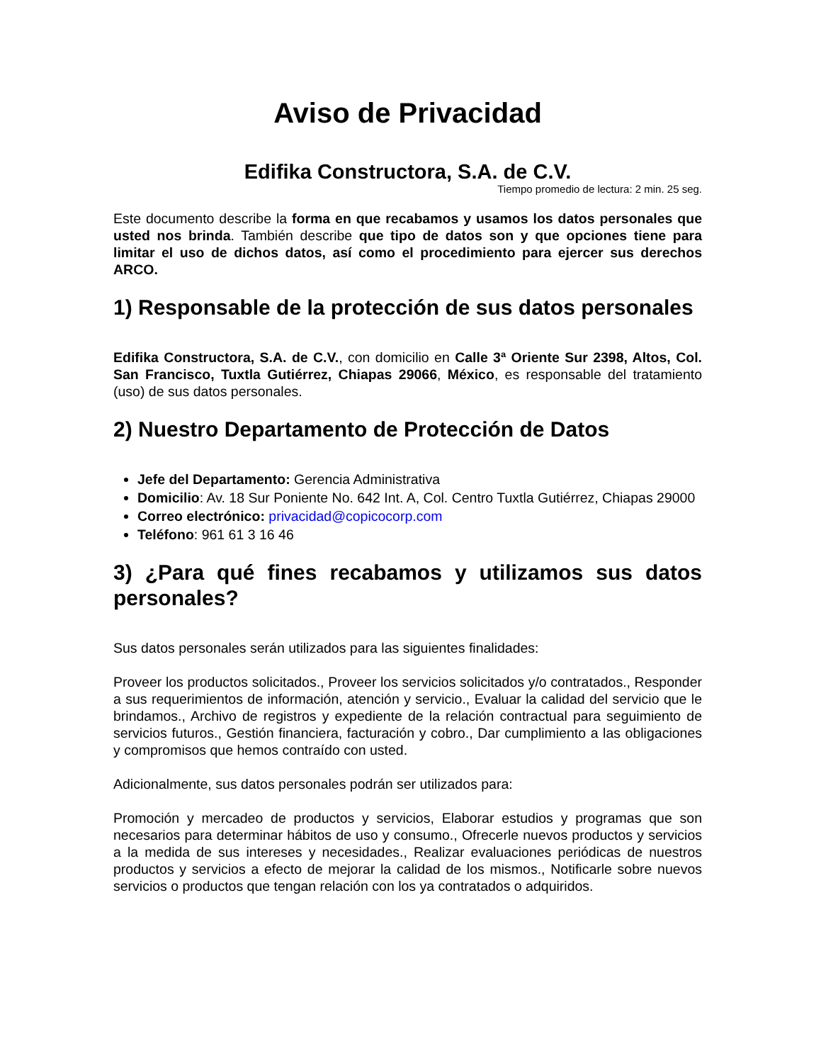Aviso de Privacidad
Edifika Constructora, S.A. de C.V.
Tiempo promedio de lectura: 2 min. 25 seg.
Este documento describe la forma en que recabamos y usamos los datos personales que usted nos brinda. También describe que tipo de datos son y que opciones tiene para limitar el uso de dichos datos, así como el procedimiento para ejercer sus derechos ARCO.
1) Responsable de la protección de sus datos personales
Edifika Constructora, S.A. de C.V., con domicilio en Calle 3ª Oriente Sur 2398, Altos, Col. San Francisco, Tuxtla Gutiérrez, Chiapas 29066, México, es responsable del tratamiento (uso) de sus datos personales.
2) Nuestro Departamento de Protección de Datos
Jefe del Departamento: Gerencia Administrativa
Domicilio: Av. 18 Sur Poniente No. 642 Int. A, Col. Centro Tuxtla Gutiérrez, Chiapas 29000
Correo electrónico: privacidad@copicocorp.com
Teléfono: 961 61 3 16 46
3) ¿Para qué fines recabamos y utilizamos sus datos personales?
Sus datos personales serán utilizados para las siguientes finalidades:
Proveer los productos solicitados., Proveer los servicios solicitados y/o contratados., Responder a sus requerimientos de información, atención y servicio., Evaluar la calidad del servicio que le brindamos., Archivo de registros y expediente de la relación contractual para seguimiento de servicios futuros., Gestión financiera, facturación y cobro., Dar cumplimiento a las obligaciones y compromisos que hemos contraído con usted.
Adicionalmente, sus datos personales podrán ser utilizados para:
Promoción y mercadeo de productos y servicios, Elaborar estudios y programas que son necesarios para determinar hábitos de uso y consumo., Ofrecerle nuevos productos y servicios a la medida de sus intereses y necesidades., Realizar evaluaciones periódicas de nuestros productos y servicios a efecto de mejorar la calidad de los mismos., Notificarle sobre nuevos servicios o productos que tengan relación con los ya contratados o adquiridos.